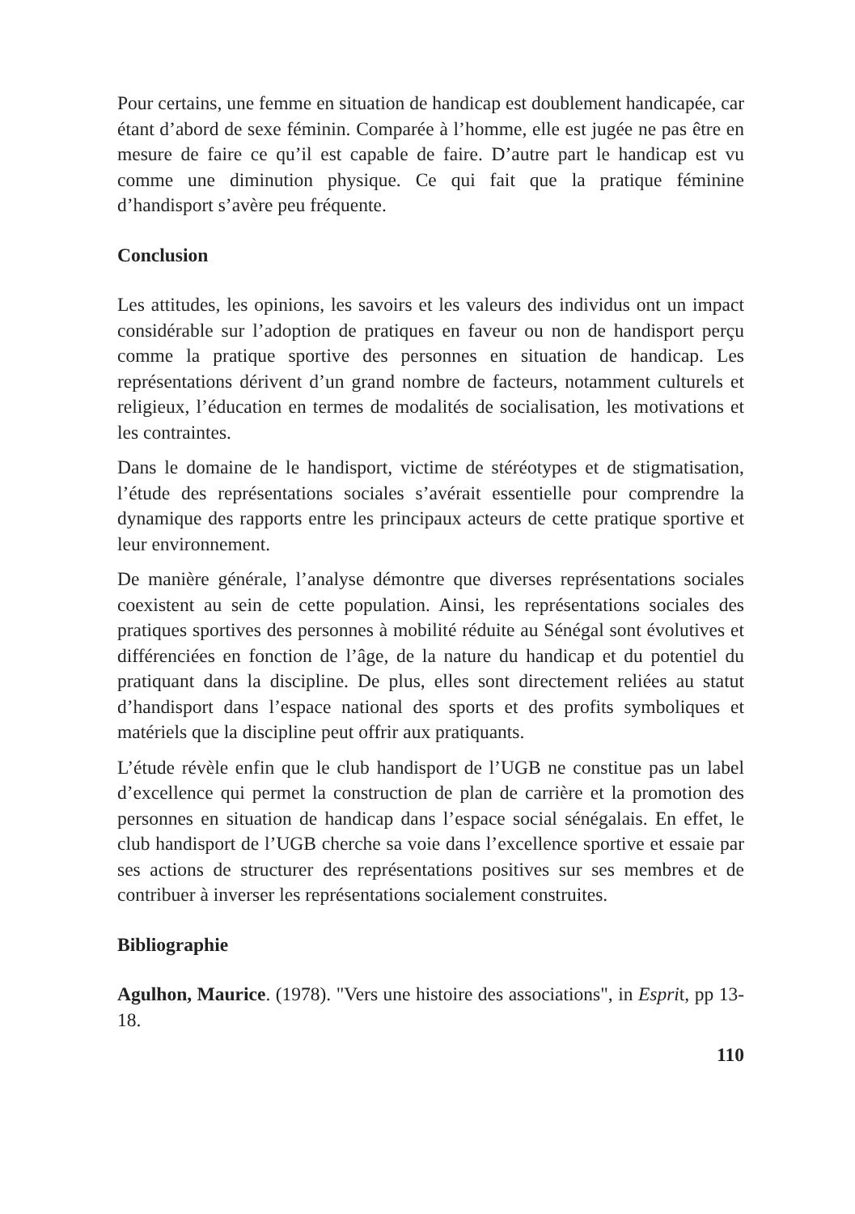Pour certains, une femme en situation de handicap est doublement handicapée, car étant d’abord de sexe féminin. Comparée à l’homme, elle est jugée ne pas être en mesure de faire ce qu’il est capable de faire. D’autre part le handicap est vu comme une diminution physique. Ce qui fait que la pratique féminine d’handisport s’avère peu fréquente.
Conclusion
Les attitudes, les opinions, les savoirs et les valeurs des individus ont un impact considérable sur l’adoption de pratiques en faveur ou non de handisport perçu comme la pratique sportive des personnes en situation de handicap. Les représentations dérivent d’un grand nombre de facteurs, notamment culturels et religieux, l’éducation en termes de modalités de socialisation, les motivations et les contraintes.
Dans le domaine de le handisport, victime de stéréotypes et de stigmatisation, l’étude des représentations sociales s’avérait essentielle pour comprendre la dynamique des rapports entre les principaux acteurs de cette pratique sportive et leur environnement.
De manière générale, l’analyse démontre que diverses représentations sociales coexistent au sein de cette population. Ainsi, les représentations sociales des pratiques sportives des personnes à mobilité réduite au Sénégal sont évolutives et différenciées en fonction de l’âge, de la nature du handicap et du potentiel du pratiquant dans la discipline. De plus, elles sont directement reliées au statut d’handisport dans l’espace national des sports et des profits symboliques et matériels que la discipline peut offrir aux pratiquants.
L’étude révèle enfin que le club handisport de l’UGB ne constitue pas un label d’excellence qui permet la construction de plan de carrière et la promotion des personnes en situation de handicap dans l’espace social sénégalais. En effet, le club handisport de l’UGB cherche sa voie dans l’excellence sportive et essaie par ses actions de structurer des représentations positives sur ses membres et de contribuer à inverser les représentations socialement construites.
Bibliographie
Agulhon, Maurice. (1978). "Vers une histoire des associations", in Esprit, pp 13- 18.
110